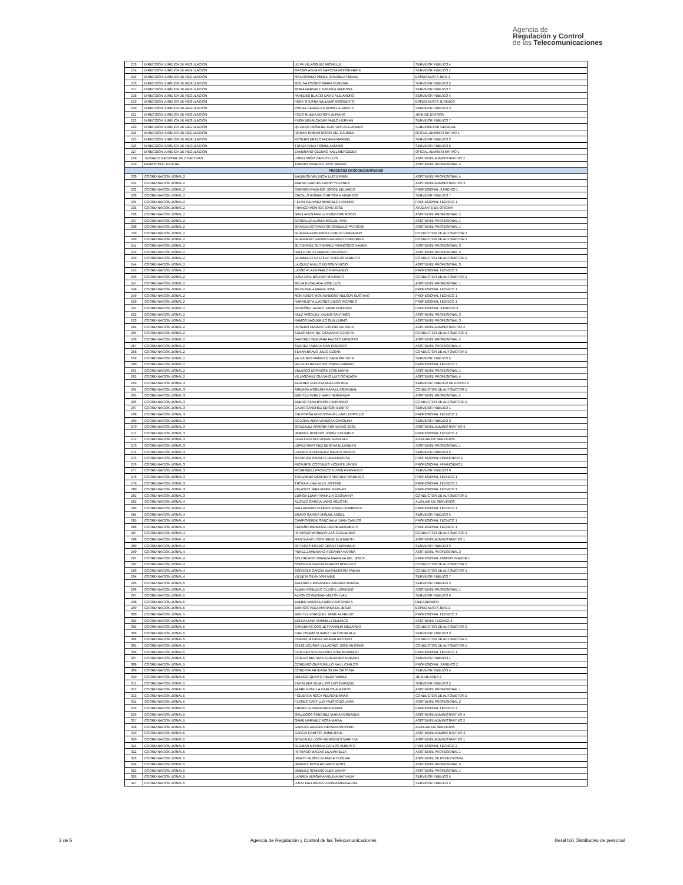Agencia de
Regulación y Control
de las Telecomunicaciones
| 213 | DIRECCIÓN JURÍDICA DE REGULACIÓN | LEIVA VELASQUEZ MICHELLE | SERVIDOR PUBLICO 4 |
| 214 | DIRECCIÓN JURÍDICA DE REGULACIÓN | MACIAS AGUAYO NARCISA MONSERRATE | SERVIDOR PUBLICO 2 |
| 215 | DIRECCIÓN JURÍDICA DE REGULACIÓN | MALDONADO PEREZ GRACIELA PIEDAD | ESPECIALISTA JEFE 1 |
| 216 | DIRECCIÓN JURÍDICA DE REGULACIÓN | MOLINA OSORIO MARIA EUGENIA | SERVIDOR PUBLICO 5 |
| 217 | DIRECCIÓN JURÍDICA DE REGULACIÓN | MORA NARVAEZ EUGENIA VANESSA | SERVIDOR PUBLICO 2 |
| 218 | DIRECCIÓN JURÍDICA DE REGULACIÓN | PAREDES BLACIO DAVID ALEJANDRO | SERVIDOR PUBLICO 4 |
| 219 | DIRECCIÓN JURÍDICA DE REGULACIÓN | PEÑA TITUAÑA WILLAMS RIGOBERTO | ESPECIALISTA JURÍDICO |
| 220 | DIRECCIÓN JURÍDICA DE REGULACIÓN | PINCAY PARRALES ROMELIA JANETH | SERVIDOR PUBLICO 3 |
| 221 | DIRECCIÓN JURÍDICA DE REGULACIÓN | POZO RUEDA EDISON ULPIANO | JEFE DE DIVISION |
| 222 | DIRECCIÓN JURÍDICA DE REGULACIÓN | PUGA BENALCAZAR PABLO HERNAN | SERVIDOR PUBLICO 7 |
| 223 | DIRECCIÓN JURÍDICA DE REGULACIÓN | QUIJANO PEÑAFIEL GUSTAVO ALEJANDRO | SUBDIRECTOR GENERAL |
| 224 | DIRECCIÓN JURÍDICA DE REGULACIÓN | ROMAN ROMAN ROCIO DEL CARMEN | OFICIAL ADMINISTRATIVO 1 |
| 225 | DIRECCIÓN JURÍDICA DE REGULACIÓN | ROSERO ERAZO ANDREA MARIBEL | SERVIDOR PUBLICO 3 |
| 226 | DIRECCIÓN JURÍDICA DE REGULACIÓN | TUPIZA CRUZ ROMEL ANDRES | SERVIDOR PUBLICO 5 |
| 227 | DIRECCIÓN JURÍDICA DE REGULACIÓN | ZAMBRANO CEDEÑO YAEL MERCEDES | OFICIAL ADMINISTRATIVO 1 |
| 228 | JUZGADO NACIONAL DE COACTIVAS | LOPEZ MIÑO CARLOS LUIS | ASISTENTE ADMINISTRATIVO 2 |
| 229 | PATROCINIO JUDICIAL | TORRES HIDALGO JOSE MIGUEL | ASISTENTE PROFESIONAL 4 |
| PROCESOS DESCONCENTRADOS | | | |
| 230 | COORDINACIÓN ZONAL 2 | BALDEON VALENCIA LUIS EFREN | ASISTENTE PROFESIONAL 4 |
| 231 | COORDINACIÓN ZONAL 2 | BUENO GARCES FANNY YOLANDA | ASISTENTE ADMINISTRATIVO 3 |
| 232 | COORDINACIÓN ZONAL 2 | CARRION PAZMIÑO JORGE EDUARDO | PROFESIONAL JURIDICO 1 |
| 233 | COORDINACIÓN ZONAL 2 | CRIOLLO ROMAN CHRISTIAN MAURICIO | SERVIDOR PUBLICO 7 |
| 234 | COORDINACIÓN ZONAL 2 | FILIAN NARVAEZ MARCELO RICARDO | PROFESIONAL TECNICO 1 |
| 235 | COORDINACIÓN ZONAL 2 | FRANCO MONTES JOHN JOSE | AYUDANTE DE OFICINA |
| 236 | COORDINACIÓN ZONAL 2 | GAVILANES FREILE PENELOPE ROCIO | ASISTENTE PROFESIONAL 2 |
| 237 | COORDINACIÓN ZONAL 2 | GORDILLO ALOMIA MIGUEL IVAN | ASISTENTE PROFESIONAL 1 |
| 238 | COORDINACIÓN ZONAL 2 | GRANDA SOTOMAYOR GONZALO PATRICIO | ASISTENTE PROFESIONAL 1 |
| 239 | COORDINACIÓN ZONAL 2 | GUERRA FERNANDEZ PUBLIO FERNANDO | CONDUCTOR DE AUTOMOTOR 2 |
| 240 | COORDINACIÓN ZONAL 2 | GUERRERO GANAN GUALBERTO RODRIGO | CONDUCTOR DE AUTOMOTOR 1 |
| 241 | COORDINACIÓN ZONAL 2 | GUTIERREZ GUTIERREZ FRANCISCO XAVIER | ASISTENTE PROFESIONAL 3 |
| 242 | COORDINACIÓN ZONAL 2 | HALLO ORTIZ MAGNO ORLANDO | ASISTENTE PROFESIONAL 3 |
| 243 | COORDINACIÓN ZONAL 2 | JARAMILLO CASTILLO CARLOS ALBERTO | CONDUCTOR DE AUTOMOTOR 1 |
| 244 | COORDINACIÓN ZONAL 2 | LAIQUEZ MULLO EDISON VINICIO | ASISTENTE PROFESIONAL 3 |
| 245 | COORDINACIÓN ZONAL 2 | LASSO PLAZA PABLO FERNANDO | PROFESIONAL TECNICO 3 |
| 246 | COORDINACIÓN ZONAL 2 | LUNA DIAZ BOLIVAR MAURICIO | CONDUCTOR DE AUTOMOTOR 1 |
| 247 | COORDINACIÓN ZONAL 2 | MEJIA ENCALADA JOSE LUIS | ASISTENTE PROFESIONAL 1 |
| 248 | COORDINACIÓN ZONAL 2 | MEZA AYALA MARIA JOSE | PROFESIONAL TECNICO 1 |
| 249 | COORDINACIÓN ZONAL 2 | MONTEROS MONTENEGRO NELSON GUSTAVO | PROFESIONAL TECNICO 1 |
| 250 | COORDINACIÓN ZONAL 2 | NARANJO VILLACRES DIEGO RICARDO | PROFESIONAL TECNICO 1 |
| 251 | COORDINACIÓN ZONAL 2 | ORDOÑEZ TALBOT JAIME RODRIGO | PROFESIONAL JURIDICO 3 |
| 252 | COORDINACIÓN ZONAL 2 | PAEZ VASQUEZ XAVIER SANTIAGO | ASISTENTE PROFESIONAL 3 |
| 253 | COORDINACIÓN ZONAL 2 | RAMOS BAQUERIZO GUILLERMO | ASISTENTE PROFESIONAL 3 |
| 254 | COORDINACIÓN ZONAL 2 | ROSERO CRESPO LORENA PATRICIA | ASISTENTE ADMINISTRATIVO 2 |
| 255 | COORDINACIÓN ZONAL 2 | SALAS MONTIEL GIOVANNY AGUSTIN | CONDUCTOR DE AUTOMOTOR 1 |
| 256 | COORDINACIÓN ZONAL 2 | SANCHEZ GUEVARA FAUSTO ERNESTO | ASISTENTE PROFESIONAL 4 |
| 257 | COORDINACIÓN ZONAL 2 | SUAREZ FABARA IVAN RODRIGO | ASISTENTE PROFESIONAL 4 |
| 258 | COORDINACIÓN ZONAL 2 | TERAN BRAVO JULIO CESAR | CONDUCTOR DE AUTOMOTOR 1 |
| 259 | COORDINACIÓN ZONAL 2 | VALLE BUSTAMANTE CARMIÑA IVETH | SERVIDOR PUBLICO 5 |
| 260 | COORDINACIÓN ZONAL 2 | VALLEJO BASANTES JORGE RAMIRO | PROFESIONAL TECNICO 2 |
| 261 | COORDINACIÓN ZONAL 2 | VELASCO ESPINOSA JOSE MARIA | ASISTENTE PROFESIONAL 1 |
| 262 | COORDINACIÓN ZONAL 2 | VILLAGOMEZ QUIJANO LUIS GONZAGA | ASISTENTE PROFESIONAL 4 |
| 263 | COORDINACIÓN ZONAL 3 | ALVAREZ RUILOVA ANA CRISTINA | SERVIDOR PUBLICO DE APOYO 4 |
| 264 | COORDINACIÓN ZONAL 3 | ARIZAGA MOREIRA RAFAEL ASDRUBAL | CONDUCTOR DE AUTOMOTOR 1 |
| 265 | COORDINACIÓN ZONAL 3 | BENITEZ PEREZ MARY FERNANDA | ASISTENTE PROFESIONAL 4 |
| 266 | COORDINACIÓN ZONAL 3 | BUENO SILVA BYRON FERNANDO | CONDUCTOR DE AUTOMOTOR 2 |
| 267 | COORDINACIÓN ZONAL 3 | CAJAS SANCHEZ EDISON BENITO | SERVIDOR PUBLICO 1 |
| 268 | COORDINACIÓN ZONAL 3 | CALVOPIÑA HINOJOSA WILLIAM LEOPOLDO | PROFESIONAL TECNICO 1 |
| 269 | COORDINACIÓN ZONAL 3 | COLOMA VERA VANESSA CAROLINA | SERVIDOR PUBLICO 3 |
| 270 | COORDINACIÓN ZONAL 3 | GONZALEZ ARROBA FERNANDO JOSE | ASISTENTE ADMINISTRATIVO 4 |
| 271 | COORDINACIÓN ZONAL 3 | JIMENEZ ROMERO JORGE EDUARDO | PROFESIONAL TECNICO 1 |
| 272 | COORDINACIÓN ZONAL 3 | LARA CASTELO ANGEL GONZALO | AUXILIAR DE SERVICIOS |
| 273 | COORDINACIÓN ZONAL 3 | LOPEZ MARTINEZ BERTHA ELIZABETH | ASISTENTE PROFESIONAL 1 |
| 274 | COORDINACIÓN ZONAL 3 | LOZANO RODRIGUEZ MARCO VINICIO | SERVIDOR PUBLICO 6 |
| 275 | COORDINACIÓN ZONAL 3 | MACHUCA PERALTA LINA NARCISA | PROFESIONAL FINANCIERO 1 |
| 276 | COORDINACIÓN ZONAL 3 | RICAURTE COSTALES VICENTE JAVIER | PROFESIONAL FINANCIERO 1 |
| 277 | COORDINACIÓN ZONAL 3 | RODRIGUEZ PACHECO EDWIN FERNANDO | SERVIDOR PUBLICO 6 |
| 278 | COORDINACIÓN ZONAL 3 | TOALOMBO MONTERO ARCADIO MAURICIO | PROFESIONAL TECNICO 1 |
| 279 | COORDINACIÓN ZONAL 3 | TROYA ALDAZ ALEX JOHNINE | PROFESIONAL TECNICO 2 |
| 280 | COORDINACIÓN ZONAL 3 | VELASCO JARA ANGEL HERNAN | PROFESIONAL TECNICO 3 |
| 281 | COORDINACIÓN ZONAL 3 | ZUÑIGA LEMA FRANKLIN GEOVANNY | CONDUCTOR DE AUTOMOTOR 1 |
| 282 | COORDINACIÓN ZONAL 4 | ALONZO GARCIA JAIRO AGUSTIN | AUXILIAR DE SERVICIOS |
| 283 | COORDINACIÓN ZONAL 4 | BALLADARES FLORES JORGE HUMBERTO | PROFESIONAL TECNICO 1 |
| 284 | COORDINACIÓN ZONAL 4 | BRAVO GARCIA MIGUEL ANGEL | SERVIDOR PUBLICO 5 |
| 285 | COORDINACIÓN ZONAL 4 | CAMPOVERDE GANCHALA JUAN CARLOS | PROFESIONAL TECNICO 1 |
| 286 | COORDINACIÓN ZONAL 4 | CEDEÑO MENDOZA JACOB ADALBERTO | PROFESIONAL TECNICO 1 |
| 287 | COORDINACIÓN ZONAL 4 | INTRIAGO MOREIRA LUIS GUILLERMO | CONDUCTOR DE AUTOMOTOR 1 |
| 288 | COORDINACIÓN ZONAL 4 | MANTUANO LOOR IRENE ELIZABETH | ASISTENTE ADMINISTRATIVO 1 |
| 289 | COORDINACIÓN ZONAL 4 | ORTEGA PINTADO CESAR FERNANDO | SERVIDOR PUBLICO 6 |
| 290 | COORDINACIÓN ZONAL 4 | PEREZ ZAMBRANO ROSANNA KARINA | ASISTENTE PROFESIONAL 3 |
| 291 | COORDINACIÓN ZONAL 4 | SOLORZANO ORMAZA MARIANA DEL JESUS | PROFESIONAL ADMINISTRADOR 1 |
| 292 | COORDINACIÓN ZONAL 4 | SORNOZA GARCIA IGNACIO RODULFO | CONDUCTOR DE AUTOMOTOR 1 |
| 293 | COORDINACIÓN ZONAL 4 | SORNOZA GARCIA WASHINGTON FABIAN | CONDUCTOR DE AUTOMOTOR 1 |
| 294 | COORDINACIÓN ZONAL 4 | VIZUETA SILVA IVAN MIKE | SERVIDOR PUBLICO 7 |
| 295 | COORDINACIÓN ZONAL 5 | AGUIRRE FERNANDEZ ANDREA VIVIANA | SERVIDOR PUBLICO 3 |
| 296 | COORDINACIÓN ZONAL 5 | ALBAN ROBLEDO CLEOFE LORENZO | ASISTENTE PROFESIONAL 1 |
| 297 | COORDINACIÓN ZONAL 5 | ALFONZO GUZMAN MILTON IVAN | SERVIDOR PUBLICO 6 |
| 298 | COORDINACIÓN ZONAL 5 | BALBIN MANTILLA MERY ANTONIETA | RECAUDADOR |
| 299 | COORDINACIÓN ZONAL 5 | BARROS VEGA MARIANA DE JESUS | ESPECIALISTA JEFE 1 |
| 300 | COORDINACIÓN ZONAL 5 | BENITEZ ENRIQUEZ JAIME ALFREDO | PROFESIONAL TECNICO 3 |
| 301 | COORDINACIÓN ZONAL 5 | BORJA LUNA ROMMEL FEDERICO | ASISTENTE TECNICO 4 |
| 302 | COORDINACIÓN ZONAL 5 | CARDENAS COQUE FRANKLIN MEDARDO | CONDUCTOR DE AUTOMOTOR 2 |
| 303 | COORDINACIÓN ZONAL 5 | CARLOSAMA SUAREZ DALTON BERLIZ | SERVIDOR PUBLICO 3 |
| 304 | COORDINACIÓN ZONAL 5 | CHAVEZ MENDEZ WILBER ANTONIO | CONDUCTOR DE AUTOMOTOR 2 |
| 305 | COORDINACIÓN ZONAL 5 | CHUQUICUSMA VILLACRES JOSE ANTONIO | CONDUCTOR DE AUTOMOTOR 1 |
| 306 | COORDINACIÓN ZONAL 5 | COELLAR SOLORZANO JOSE EDUARDO | PROFESIONAL TECNICO 1 |
| 307 | COORDINACIÓN ZONAL 5 | COELLO BELTRAN GUILLERMO ELIEZER | SERVIDOR PUBLICO 1 |
| 308 | COORDINACIÓN ZONAL 5 | CORDERO GUATUMILLO RAUL CARLOS | PROFESIONAL JURIDICO 2 |
| 309 | COORDINACIÓN ZONAL 5 | CORDOVA ARTEAGA SILVIA CRISTINA | SERVIDOR PUBLICO 4 |
| 310 | COORDINACIÓN ZONAL 5 | DELUGO QUINTO HELGA YAMILE | JEFE DE AREA 2 |
| 311 | COORDINACIÓN ZONAL 5 | ENCALADA ZEVALLOS LUIS ENRIQUE | SERVIDOR PUBLICO 5 |
| 312 | COORDINACIÓN ZONAL 5 | FABRE BONILLA CARLOS ALBERTO | ASISTENTE PROFESIONAL 1 |
| 313 | COORDINACIÓN ZONAL 5 | FIGUEROA ROCA PEDRO BISMAR | CONDUCTOR DE AUTOMOTOR 1 |
| 314 | COORDINACIÓN ZONAL 5 | FLORES CASTILLO FAUSTO BOLIVAR | ASISTENTE PROFESIONAL 2 |
| 315 | COORDINACIÓN ZONAL 5 | FREIRE GUERRA GINA ISABEL | PROFESIONAL TECNICO 3 |
| 316 | COORDINACIÓN ZONAL 5 | GALLEGOS SANCHEZ MARIA FERNANDA | ASISTENTE ADMINISTRATIVO 4 |
| 317 | COORDINACIÓN ZONAL 5 | GAME NARVAEZ ROSA MARIA | ASISTENTE ADMINISTRATIVO 2 |
| 318 | COORDINACIÓN ZONAL 5 | GARCES GARCES NEYSER ANTONIO | AUXILIAR DE SERVICIOS |
| 319 | COORDINACIÓN ZONAL 5 | GARCIA CAMPOS JAIME RAUL | ASISTENTE ADMINISTRATIVO 4 |
| 320 | COORDINACIÓN ZONAL 5 | GONZALEZ LOOR MERCEDES MARITZA | ASISTENTE ADMINISTRATIVO 1 |
| 321 | COORDINACIÓN ZONAL 5 | GUZMAN MIRANDA CARLOS ALBERTO | PROFESIONAL TECNICO 2 |
| 322 | COORDINACIÓN ZONAL 5 | INTRIAGO MACIAS LILA MIRELLA | ASISTENTE PROFESIONAL 1 |
| 323 | COORDINACIÓN ZONAL 5 | IPERTY MUÑOZ GLANDIA YECENIA | ASISTENTE DE PROFESIONAL |
| 324 | COORDINACIÓN ZONAL 5 | JIMENEZ MOYA RICARDO RONY | ASISTENTE PROFESIONAL 3 |
| 325 | COORDINACIÓN ZONAL 5 | JIMENEZ ROMERO ALBA DANNY | ASISTENTE PROFESIONAL 1 |
| 326 | COORDINACIÓN ZONAL 5 | LARREA VERGARA MELINA NATHALIA | SERVIDOR PUBLICO 5 |
| 327 | COORDINACIÓN ZONAL 5 | LOOR PALLASHCO ZENNIA MARGARITA | SERVIDOR PUBLICO 5 |
3 de 5 Agencia de Regulación y Control de las Telecomunicaciones literal b2) Distributivo de personal